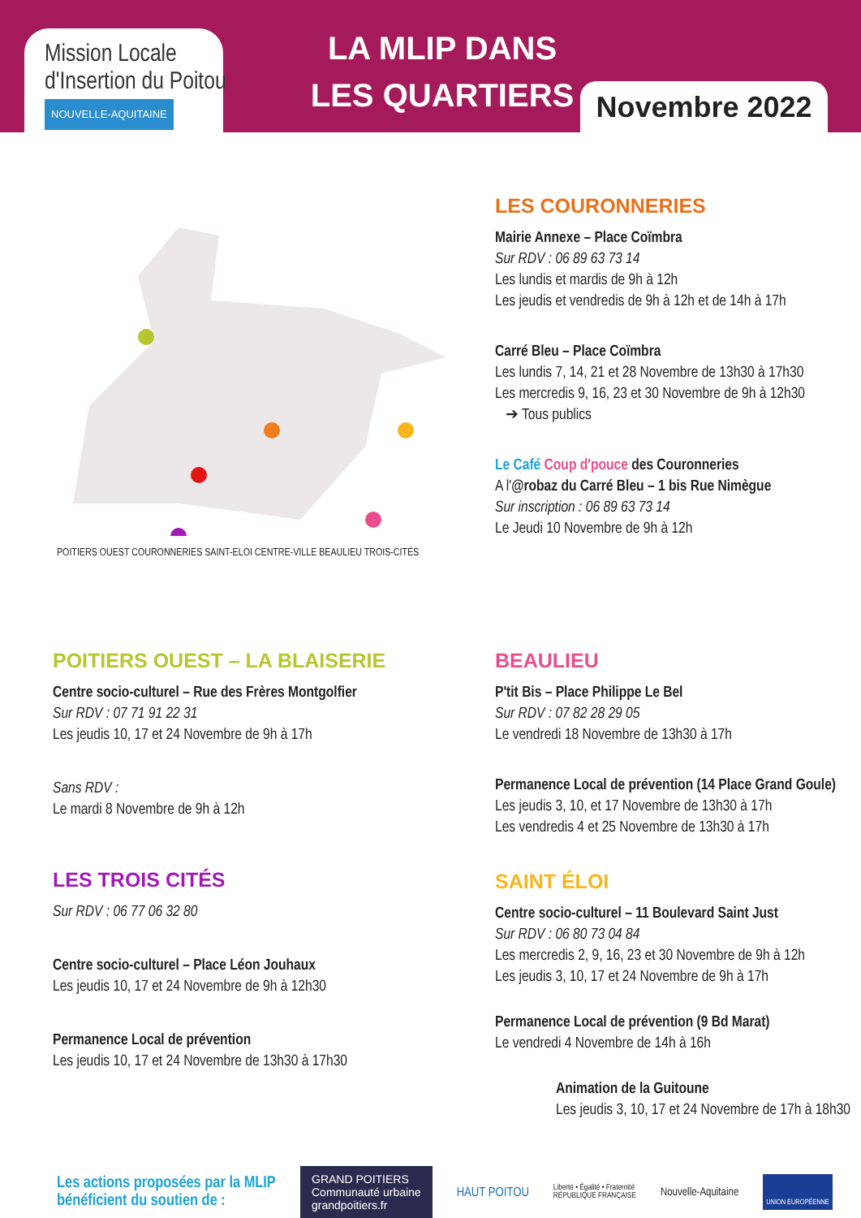Mission Locale
d'Insertion du Poitou
NOUVELLE-AQUITAINE
LA MLIP DANS
LES QUARTIERS
Novembre 2022
POITIERS OUEST COURONNERIES SAINT-ELOI CENTRE-VILLE BEAULIEU TROIS-CITÉS
LES COURONNERIES
Mairie Annexe – Place Coïmbra
Sur RDV : 06 89 63 73 14
Les lundis et mardis de 9h à 12h
Les jeudis et vendredis de 9h à 12h et de 14h à 17h
Carré Bleu – Place Coïmbra
Les lundis 7, 14, 21 et 28 Novembre de 13h30 à 17h30
Les mercredis 9, 16, 23 et 30 Novembre de 9h à 12h30
➔ Tous publics
Le Café Coup d'pouce des Couronneries
A l'@robaz du Carré Bleu – 1 bis Rue Nimègue
Sur inscription : 06 89 63 73 14
Le Jeudi 10 Novembre de 9h à 12h
POITIERS OUEST – LA BLAISERIE
Centre socio-culturel – Rue des Frères Montgolfier
Sur RDV : 07 71 91 22 31
Les jeudis 10, 17 et 24 Novembre de 9h à 17h
Sans RDV :
Le mardi 8 Novembre de 9h à 12h
LES TROIS CITÉS
Sur RDV : 06 77 06 32 80
Centre socio-culturel – Place Léon Jouhaux
Les jeudis 10, 17 et 24 Novembre de 9h à 12h30
Permanence Local de prévention
Les jeudis 10, 17 et 24 Novembre de 13h30 à 17h30
BEAULIEU
P'tit Bis – Place Philippe Le Bel
Sur RDV : 07 82 28 29 05
Le vendredi 18 Novembre de 13h30 à 17h
Permanence Local de prévention (14 Place Grand Goule)
Les jeudis 3, 10, et 17 Novembre de 13h30 à 17h
Les vendredis 4 et 25 Novembre de 13h30 à 17h
SAINT ÉLOI
Centre socio-culturel – 11 Boulevard Saint Just
Sur RDV : 06 80 73 04 84
Les mercredis 2, 9, 16, 23 et 30 Novembre de 9h à 12h
Les jeudis 3, 10, 17 et 24 Novembre de 9h à 17h
Permanence Local de prévention (9 Bd Marat)
Le vendredi 4 Novembre de 14h à 16h
Animation de la Guitoune
Les jeudis 3, 10, 17 et 24 Novembre de 17h à 18h30
Les actions proposées par la MLIP bénéficient du soutien de :
GRAND POITIERS
Communauté urbaine
grandpoitiers.fr
HAUT POITOU
Liberté • Égalité • Fraternité
RÉPUBLIQUE FRANÇAISE
Nouvelle-Aquitaine
UNION EUROPÉENNE